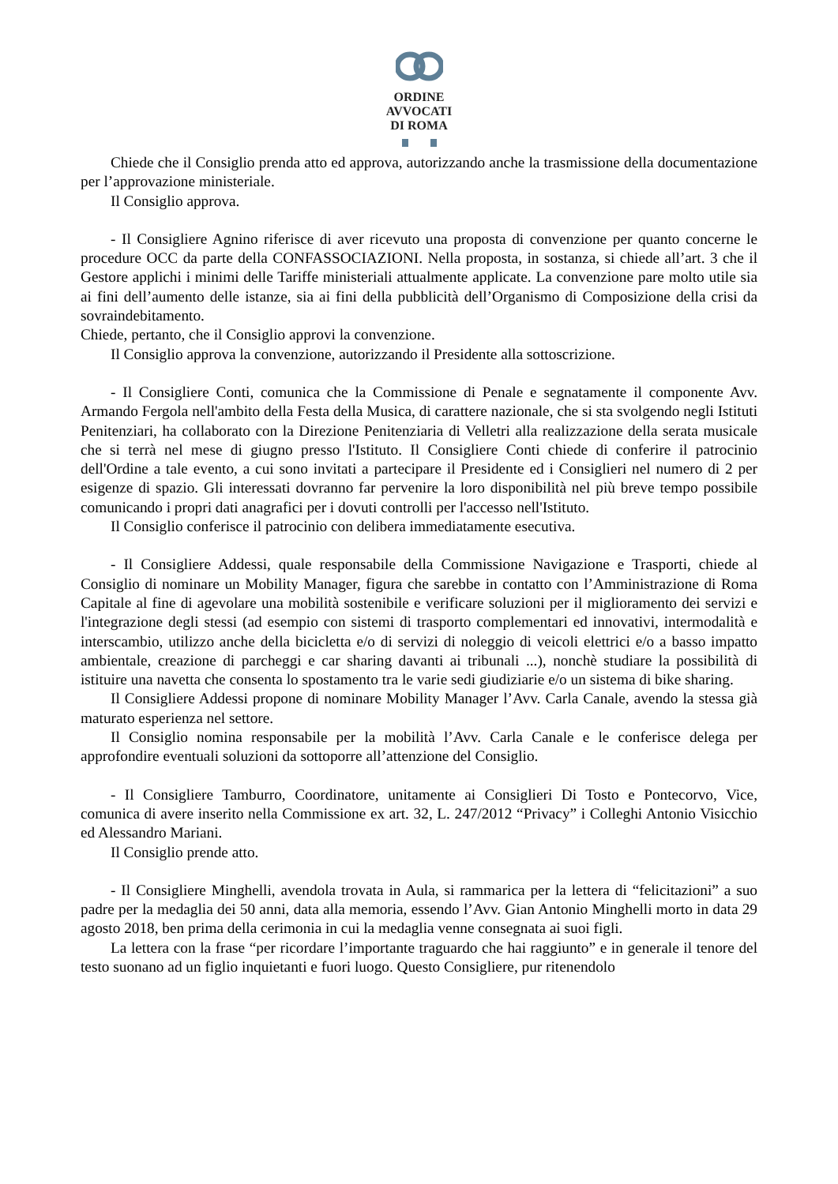ORDINE
AVVOCATI
DI ROMA
Chiede che il Consiglio prenda atto ed approva, autorizzando anche la trasmissione della documentazione per l’approvazione ministeriale.
Il Consiglio approva.
- Il Consigliere Agnino riferisce di aver ricevuto una proposta di convenzione per quanto concerne le procedure OCC da parte della CONFASSOCIAZIONI. Nella proposta, in sostanza, si chiede all’art. 3 che il Gestore applichi i minimi delle Tariffe ministeriali attualmente applicate. La convenzione pare molto utile sia ai fini dell’aumento delle istanze, sia ai fini della pubblicità dell’Organismo di Composizione della crisi da sovraindebitamento.
Chiede, pertanto, che il Consiglio approvi la convenzione.
Il Consiglio approva la convenzione, autorizzando il Presidente alla sottoscrizione.
- Il Consigliere Conti, comunica che la Commissione di Penale e segnatamente il componente Avv. Armando Fergola nell'ambito della Festa della Musica, di carattere nazionale, che si sta svolgendo negli Istituti Penitenziari, ha collaborato con la Direzione Penitenziaria di Velletri alla realizzazione della serata musicale che si terrà nel mese di giugno presso l'Istituto. Il Consigliere Conti chiede di conferire il patrocinio dell'Ordine a tale evento, a cui sono invitati a partecipare il Presidente ed i Consiglieri nel numero di 2 per esigenze di spazio. Gli interessati dovranno far pervenire la loro disponibilità nel più breve tempo possibile comunicando i propri dati anagrafici per i dovuti controlli per l'accesso nell'Istituto.
Il Consiglio conferisce il patrocinio con delibera immediatamente esecutiva.
- Il Consigliere Addessi, quale responsabile della Commissione Navigazione e Trasporti, chiede al Consiglio di nominare un Mobility Manager, figura che sarebbe in contatto con l’Amministrazione di Roma Capitale al fine di agevolare una mobilità sostenibile e verificare soluzioni per il miglioramento dei servizi e l'integrazione degli stessi (ad esempio con sistemi di trasporto complementari ed innovativi, intermodalità e interscambio, utilizzo anche della bicicletta e/o di servizi di noleggio di veicoli elettrici e/o a basso impatto ambientale, creazione di parcheggi e car sharing davanti ai tribunali ...), nonchè studiare la possibilità di istituire una navetta che consenta lo spostamento tra le varie sedi giudiziarie e/o un sistema di bike sharing.
Il Consigliere Addessi propone di nominare Mobility Manager l’Avv. Carla Canale, avendo la stessa già maturato esperienza nel settore.
Il Consiglio nomina responsabile per la mobilità l’Avv. Carla Canale e le conferisce delega per approfondire eventuali soluzioni da sottoporre all’attenzione del Consiglio.
- Il Consigliere Tamburro, Coordinatore, unitamente ai Consiglieri Di Tosto e Pontecorvo, Vice, comunica di avere inserito nella Commissione ex art. 32, L. 247/2012 “Privacy” i Colleghi Antonio Visicchio ed Alessandro Mariani.
Il Consiglio prende atto.
- Il Consigliere Minghelli, avendola trovata in Aula, si rammarica per la lettera di “felicitazioni” a suo padre per la medaglia dei 50 anni, data alla memoria, essendo l’Avv. Gian Antonio Minghelli morto in data 29 agosto 2018, ben prima della cerimonia in cui la medaglia venne consegnata ai suoi figli.
La lettera con la frase “per ricordare l’importante traguardo che hai raggiunto” e in generale il tenore del testo suonano ad un figlio inquietanti e fuori luogo. Questo Consigliere, pur ritenendolo